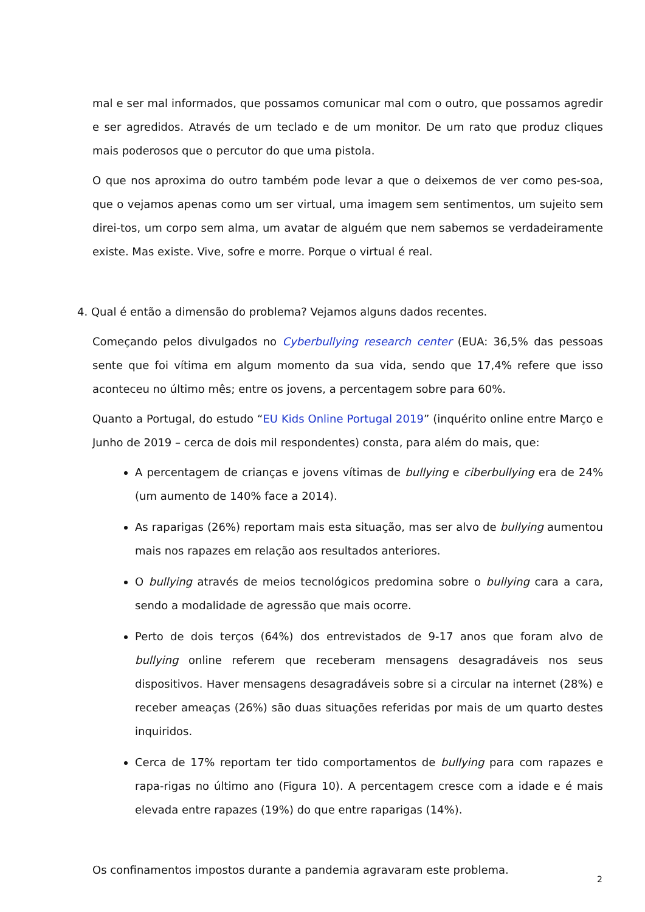mal e ser mal informados, que possamos comunicar mal com o outro, que possamos agredir e ser agredidos. Através de um teclado e de um monitor. De um rato que produz cliques mais poderosos que o percutor do que uma pistola.
O que nos aproxima do outro também pode levar a que o deixemos de ver como pes-soa, que o vejamos apenas como um ser virtual, uma imagem sem sentimentos, um sujeito sem direi-tos, um corpo sem alma, um avatar de alguém que nem sabemos se verdadeiramente existe. Mas existe. Vive, sofre e morre. Porque o virtual é real.
4. Qual é então a dimensão do problema? Vejamos alguns dados recentes.
Começando pelos divulgados no Cyberbullying research center (EUA: 36,5% das pessoas sente que foi vítima em algum momento da sua vida, sendo que 17,4% refere que isso aconteceu no último mês; entre os jovens, a percentagem sobre para 60%.
Quanto a Portugal, do estudo “EU Kids Online Portugal 2019” (inquérito online entre Março e Junho de 2019 – cerca de dois mil respondentes) consta, para além do mais, que:
A percentagem de crianças e jovens vítimas de bullying e ciberbullying era de 24% (um aumento de 140% face a 2014).
As raparigas (26%) reportam mais esta situação, mas ser alvo de bullying aumentou mais nos rapazes em relação aos resultados anteriores.
O bullying através de meios tecnológicos predomina sobre o bullying cara a cara, sendo a modalidade de agressão que mais ocorre.
Perto de dois terços (64%) dos entrevistados de 9-17 anos que foram alvo de bullying online referem que receberam mensagens desagradáveis nos seus dispositivos. Haver mensagens desagradáveis sobre si a circular na internet (28%) e receber ameaças (26%) são duas situações referidas por mais de um quarto destes inquiridos.
Cerca de 17% reportam ter tido comportamentos de bullying para com rapazes e rapa-rigas no último ano (Figura 10). A percentagem cresce com a idade e é mais elevada entre rapazes (19%) do que entre raparigas (14%).
Os confinamentos impostos durante a pandemia agravaram este problema.
2